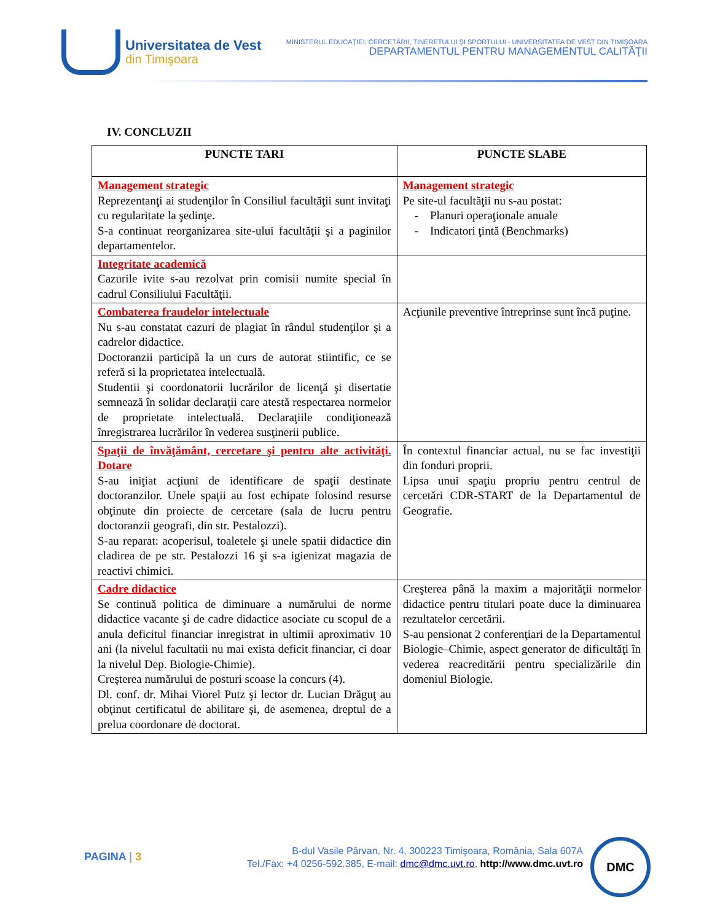Universitatea de Vest
din Timişoara
MINISTERUL EDUCAŢIEI, CERCETĂRII, TINERETULUI ŞI SPORTULUI - UNIVERSITATEA DE VEST DIN TIMIŞOARA
DEPARTAMENTUL PENTRU MANAGEMENTUL CALITĂŢII
IV. CONCLUZII
| PUNCTE TARI | PUNCTE SLABE |
| --- | --- |
| Management strategic Reprezentanţi ai studenţilor în Consiliul facultăţii sunt invitaţi cu regularitate la şedinţe. S-a continuat reorganizarea site-ului facultăţii şi a paginilor departamentelor. | Management strategic Pe site-ul facultăţii nu s-au postat: - Planuri operaţionale anuale - Indicatori ţintă (Benchmarks) |
| Integritate academică Cazurile ivite s-au rezolvat prin comisii numite special în cadrul Consiliului Facultăţii. | |
| Combaterea fraudelor intelectuale Nu s-au constatat cazuri de plagiat în rândul studenţilor şi a cadrelor didactice. Doctoranzii participă la un curs de autorat stiintific, ce se referă si la proprietatea intelectuală. Studentii şi coordonatorii lucrărilor de licenţă şi disertatie semnează în solidar declaraţii care atestă respectarea normelor de proprietate intelectuală. Declaraţiile condiţionează înregistrarea lucrărilor în vederea susţinerii publice. | Acţiunile preventive întreprinse sunt încă puţine. |
| Spaţii de învăţământ, cercetare şi pentru alte activităţi. Dotare S-au iniţiat acţiuni de identificare de spaţii destinate doctoranzilor. Unele spaţii au fost echipate folosind resurse obţinute din proiecte de cercetare (sala de lucru pentru doctoranzii geografi, din str. Pestalozzi). S-au reparat: acoperisul, toaletele şi unele spatii didactice din cladirea de pe str. Pestalozzi 16 şi s-a igienizat magazia de reactivi chimici. | În contextul financiar actual, nu se fac investiţii din fonduri proprii. Lipsa unui spaţiu propriu pentru centrul de cercetări CDR-START de la Departamentul de Geografie. |
| Cadre didactice Se continuă politica de diminuare a numărului de norme didactice vacante şi de cadre didactice asociate cu scopul de a anula deficitul financiar inregistrat in ultimii aproximativ 10 ani (la nivelul facultatii nu mai exista deficit financiar, ci doar la nivelul Dep. Biologie-Chimie). Creşterea numărului de posturi scoase la concurs (4). Dl. conf. dr. Mihai Viorel Putz şi lector dr. Lucian Drăguţ au obţinut certificatul de abilitare şi, de asemenea, dreptul de a prelua coordonare de doctorat. | Creşterea până la maxim a majorităţii normelor didactice pentru titulari poate duce la diminuarea rezultatelor cercetării. S-au pensionat 2 conferenţiari de la Departamentul Biologie–Chimie, aspect generator de dificultăţi în vederea reacreditării pentru specializările din domeniul Biologie. |
PAGINA | 3
B-dul Vasile Pârvan, Nr. 4, 300223 Timişoara, România, Sala 607A
Tel./Fax: +4 0256-592.385, E-mail: dmc@dmc.uvt.ro, http://www.dmc.uvt.ro
DMC